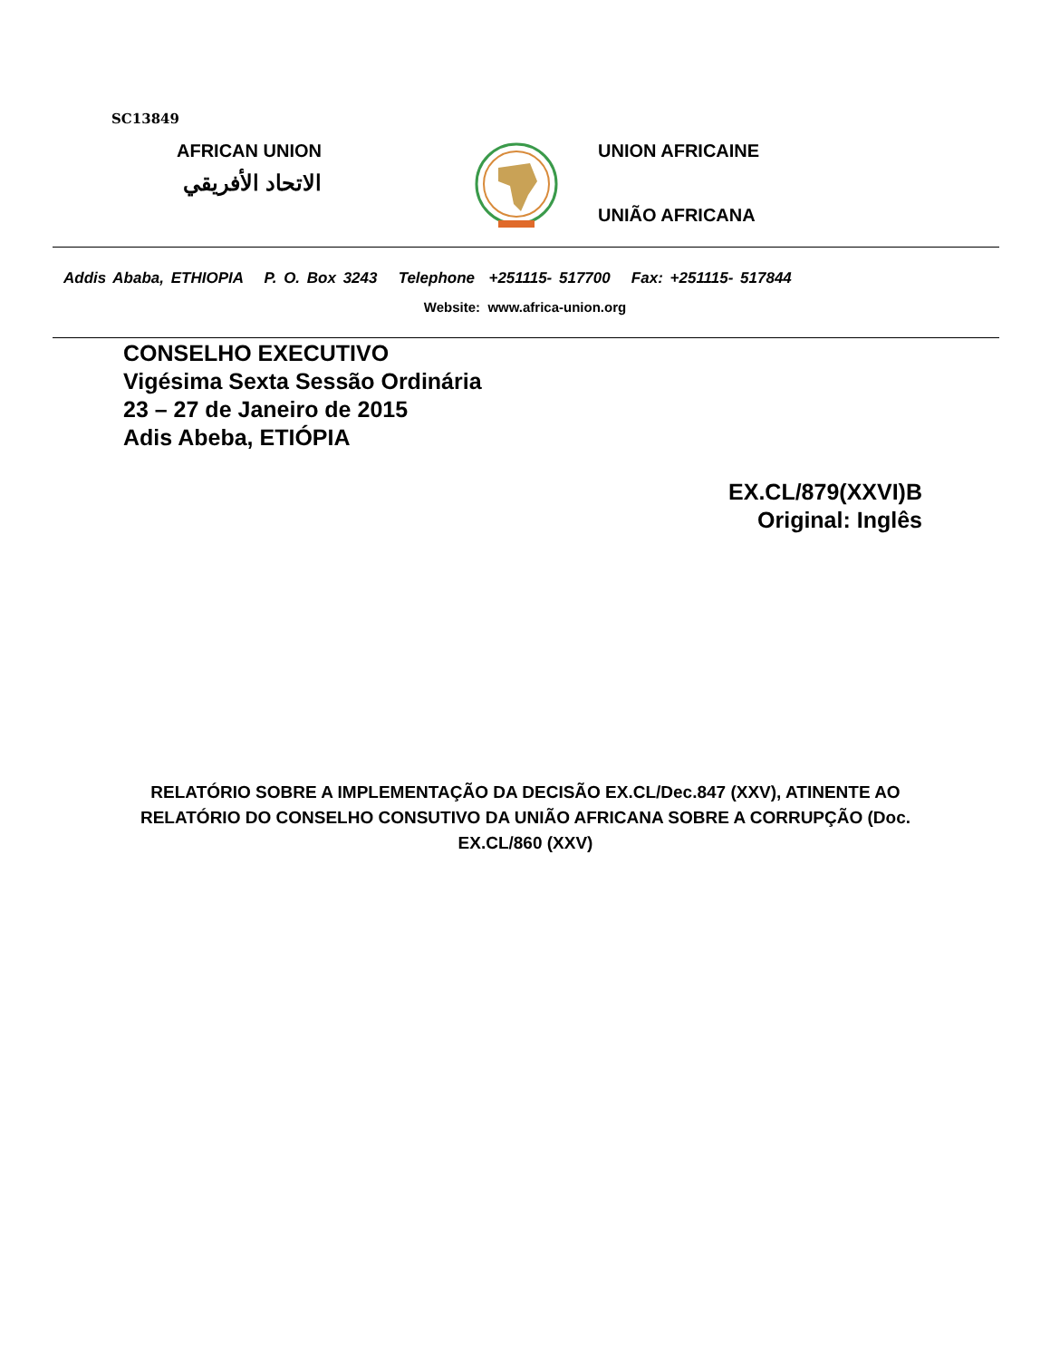SC13849
AFRICAN UNION
الاتحاد الأفريقي
UNION AFRICAINE
UNIÃO AFRICANA
Addis Ababa, ETHIOPIA P. O. Box 3243 Telephone +251115- 517700 Fax: +251115- 517844
Website: www.africa-union.org
CONSELHO EXECUTIVO
Vigésima Sexta Sessão Ordinária
23 – 27 de Janeiro de 2015
Adis Abeba, ETIÓPIA
EX.CL/879(XXVI)B
Original: Inglês
RELATÓRIO SOBRE A IMPLEMENTAÇÃO DA DECISÃO EX.CL/Dec.847 (XXV), ATINENTE AO RELATÓRIO DO CONSELHO CONSUTIVO DA UNIÃO AFRICANA SOBRE A CORRUPÇÃO (Doc. EX.CL/860 (XXV)